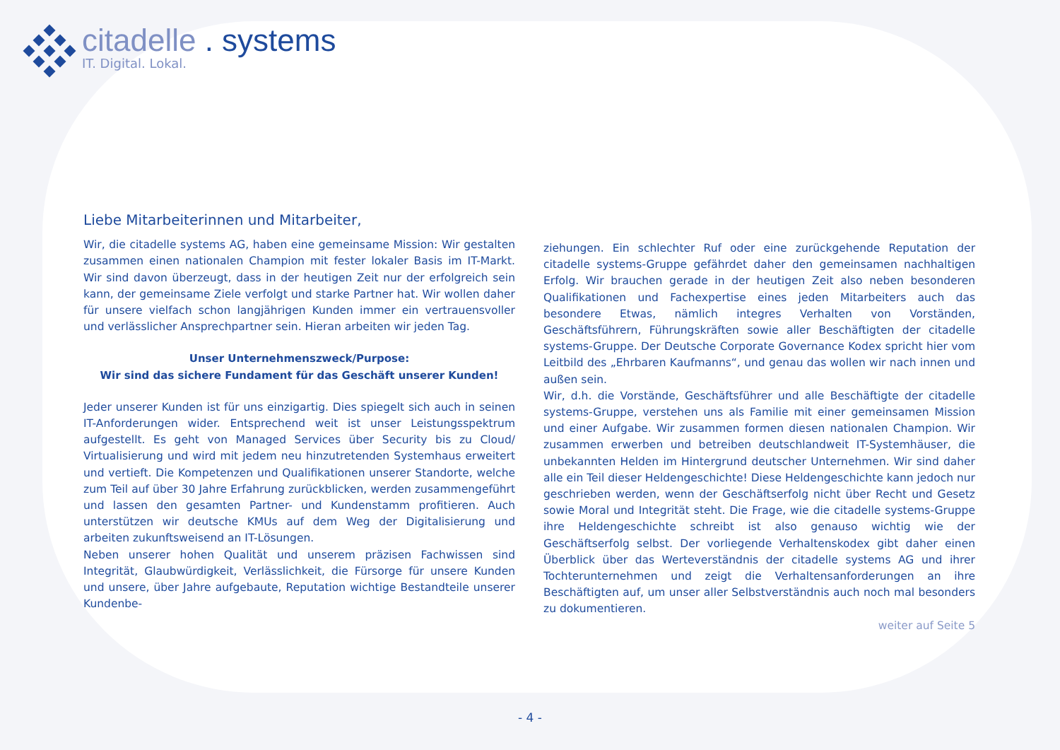citadelle . systems
IT. Digital. Lokal.
Liebe Mitarbeiterinnen und Mitarbeiter,
Wir, die citadelle systems AG, haben eine gemeinsame Mission: Wir gestalten zusammen einen nationalen Champion mit fester lokaler Basis im IT-Markt. Wir sind davon überzeugt, dass in der heutigen Zeit nur der erfolgreich sein kann, der gemeinsame Ziele verfolgt und starke Partner hat. Wir wollen daher für unsere vielfach schon langjährigen Kunden immer ein vertrauensvoller und verlässlicher Ansprechpartner sein. Hieran arbeiten wir jeden Tag.
Unser Unternehmenszweck/Purpose:
Wir sind das sichere Fundament für das Geschäft unserer Kunden!
Jeder unserer Kunden ist für uns einzigartig. Dies spiegelt sich auch in seinen IT-Anforderungen wider. Entsprechend weit ist unser Leistungsspektrum aufgestellt. Es geht von Managed Services über Security bis zu Cloud/ Virtualisierung und wird mit jedem neu hinzutretenden Systemhaus erweitert und vertieft. Die Kompetenzen und Qualifikationen unserer Standorte, welche zum Teil auf über 30 Jahre Erfahrung zurückblicken, werden zusammengeführt und lassen den gesamten Partner- und Kundenstamm profitieren. Auch unterstützen wir deutsche KMUs auf dem Weg der Digitalisierung und arbeiten zukunftsweisend an IT-Lösungen.
Neben unserer hohen Qualität und unserem präzisen Fachwissen sind Integrität, Glaubwürdigkeit, Verlässlichkeit, die Fürsorge für unsere Kunden und unsere, über Jahre aufgebaute, Reputation wichtige Bestandteile unserer Kundenbe-
ziehungen. Ein schlechter Ruf oder eine zurückgehende Reputation der citadelle systems-Gruppe gefährdet daher den gemeinsamen nachhaltigen Erfolg. Wir brauchen gerade in der heutigen Zeit also neben besonderen Qualifikationen und Fachexpertise eines jeden Mitarbeiters auch das besondere Etwas, nämlich integres Verhalten von Vorständen, Geschäftsführern, Führungskräften sowie aller Beschäftigten der citadelle systems-Gruppe. Der Deutsche Corporate Governance Kodex spricht hier vom Leitbild des „Ehrbaren Kaufmanns“, und genau das wollen wir nach innen und außen sein.
Wir, d.h. die Vorstände, Geschäftsführer und alle Beschäftigte der citadelle systems-Gruppe, verstehen uns als Familie mit einer gemeinsamen Mission und einer Aufgabe. Wir zusammen formen diesen nationalen Champion. Wir zusammen erwerben und betreiben deutschlandweit IT-Systemhäuser, die unbekannten Helden im Hintergrund deutscher Unternehmen. Wir sind daher alle ein Teil dieser Heldengeschichte! Diese Heldengeschichte kann jedoch nur geschrieben werden, wenn der Geschäftserfolg nicht über Recht und Gesetz sowie Moral und Integrität steht. Die Frage, wie die citadelle systems-Gruppe ihre Heldengeschichte schreibt ist also genauso wichtig wie der Geschäftserfolg selbst. Der vorliegende Verhaltenskodex gibt daher einen Überblick über das Werteverständnis der citadelle systems AG und ihrer Tochterunternehmen und zeigt die Verhaltensanforderungen an ihre Beschäftigten auf, um unser aller Selbstverständnis auch noch mal besonders zu dokumentieren.
weiter auf Seite 5
- 4 -